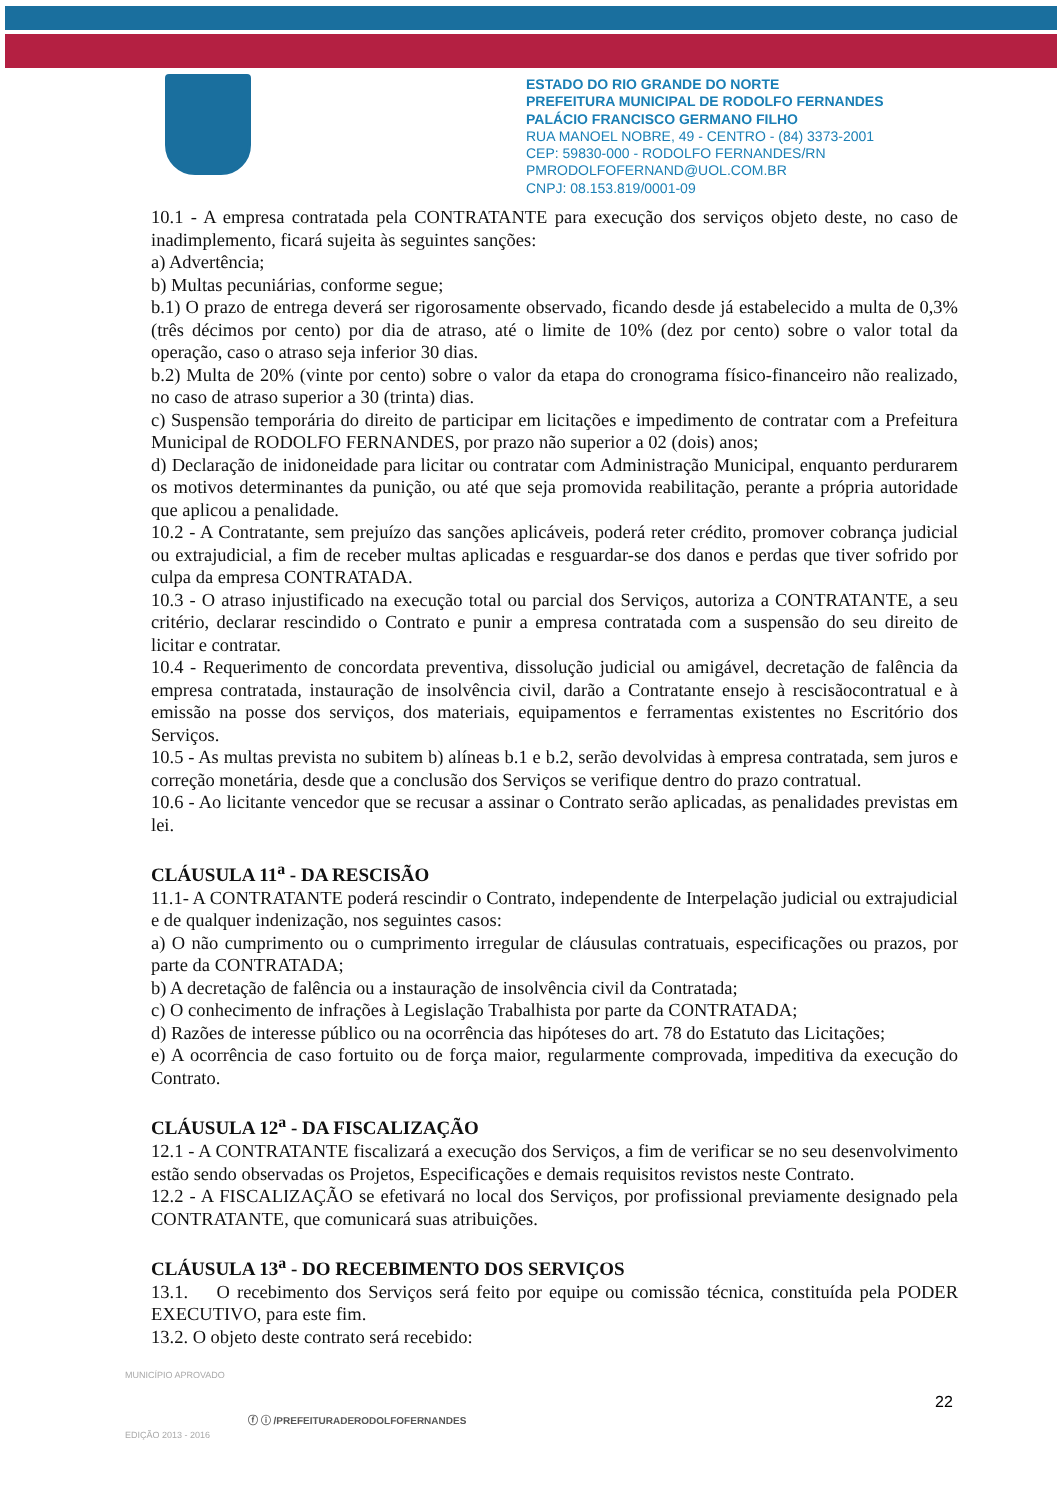ESTADO DO RIO GRANDE DO NORTE
PREFEITURA MUNICIPAL DE RODOLFO FERNANDES
PALÁCIO FRANCISCO GERMANO FILHO
RUA MANOEL NOBRE, 49 - CENTRO - (84) 3373-2001
CEP: 59830-000 - RODOLFO FERNANDES/RN
PMRODOLFOFERNAND@UOL.COM.BR
CNPJ: 08.153.819/0001-09
10.1 - A empresa contratada pela CONTRATANTE para execução dos serviços objeto deste, no caso de inadimplemento, ficará sujeita às seguintes sanções:
a) Advertência;
b) Multas pecuniárias, conforme segue;
b.1) O prazo de entrega deverá ser rigorosamente observado, ficando desde já estabelecido a multa de 0,3% (três décimos por cento) por dia de atraso, até o limite de 10% (dez por cento) sobre o valor total da operação, caso o atraso seja inferior 30 dias.
b.2) Multa de 20% (vinte por cento) sobre o valor da etapa do cronograma físico-financeiro não realizado, no caso de atraso superior a 30 (trinta) dias.
c) Suspensão temporária do direito de participar em licitações e impedimento de contratar com a Prefeitura Municipal de RODOLFO FERNANDES, por prazo não superior a 02 (dois) anos;
d) Declaração de inidoneidade para licitar ou contratar com Administração Municipal, enquanto perdurarem os motivos determinantes da punição, ou até que seja promovida reabilitação, perante a própria autoridade que aplicou a penalidade.
10.2 - A Contratante, sem prejuízo das sanções aplicáveis, poderá reter crédito, promover cobrança judicial ou extrajudicial, a fim de receber multas aplicadas e resguardar-se dos danos e perdas que tiver sofrido por culpa da empresa CONTRATADA.
10.3 - O atraso injustificado na execução total ou parcial dos Serviços, autoriza a CONTRATANTE, a seu critério, declarar rescindido o Contrato e punir a empresa contratada com a suspensão do seu direito de licitar e contratar.
10.4 - Requerimento de concordata preventiva, dissolução judicial ou amigável, decretação de falência da empresa contratada, instauração de insolvência civil, darão a Contratante ensejo à rescisãocontratual e à emissão na posse dos serviços, dos materiais, equipamentos e ferramentas existentes no Escritório dos Serviços.
10.5 - As multas prevista no subitem b) alíneas b.1 e b.2, serão devolvidas à empresa contratada, sem juros e correção monetária, desde que a conclusão dos Serviços se verifique dentro do prazo contratual.
10.6 - Ao licitante vencedor que se recusar a assinar o Contrato serão aplicadas, as penalidades previstas em lei.
CLÁUSULA 11<sup>a</sup> - DA RESCISÃO
11.1- A CONTRATANTE poderá rescindir o Contrato, independente de Interpelação judicial ou extrajudicial e de qualquer indenização, nos seguintes casos:
a) O não cumprimento ou o cumprimento irregular de cláusulas contratuais, especificações ou prazos, por parte da CONTRATADA;
b) A decretação de falência ou a instauração de insolvência civil da Contratada;
c) O conhecimento de infrações à Legislação Trabalhista por parte da CONTRATADA;
d) Razões de interesse público ou na ocorrência das hipóteses do art. 78 do Estatuto das Licitações;
e) A ocorrência de caso fortuito ou de força maior, regularmente comprovada, impeditiva da execução do Contrato.
CLÁUSULA 12<sup>a</sup> - DA FISCALIZAÇÃO
12.1 - A CONTRATANTE fiscalizará a execução dos Serviços, a fim de verificar se no seu desenvolvimento estão sendo observadas os Projetos, Especificações e demais requisitos revistos neste Contrato.
12.2 - A FISCALIZAÇÃO se efetivará no local dos Serviços, por profissional previamente designado pela CONTRATANTE, que comunicará suas atribuições.
CLÁUSULA 13<sup>a</sup> - DO RECEBIMENTO DOS SERVIÇOS
13.1. O recebimento dos Serviços será feito por equipe ou comissão técnica, constituída pela PODER EXECUTIVO, para este fim.
13.2. O objeto deste contrato será recebido:
MUNICÍPIO APROVADO
EDIÇÃO 2013 - 2016
22
ⓕ ⓘ /PREFEITURADERODOLFOFERNANDES